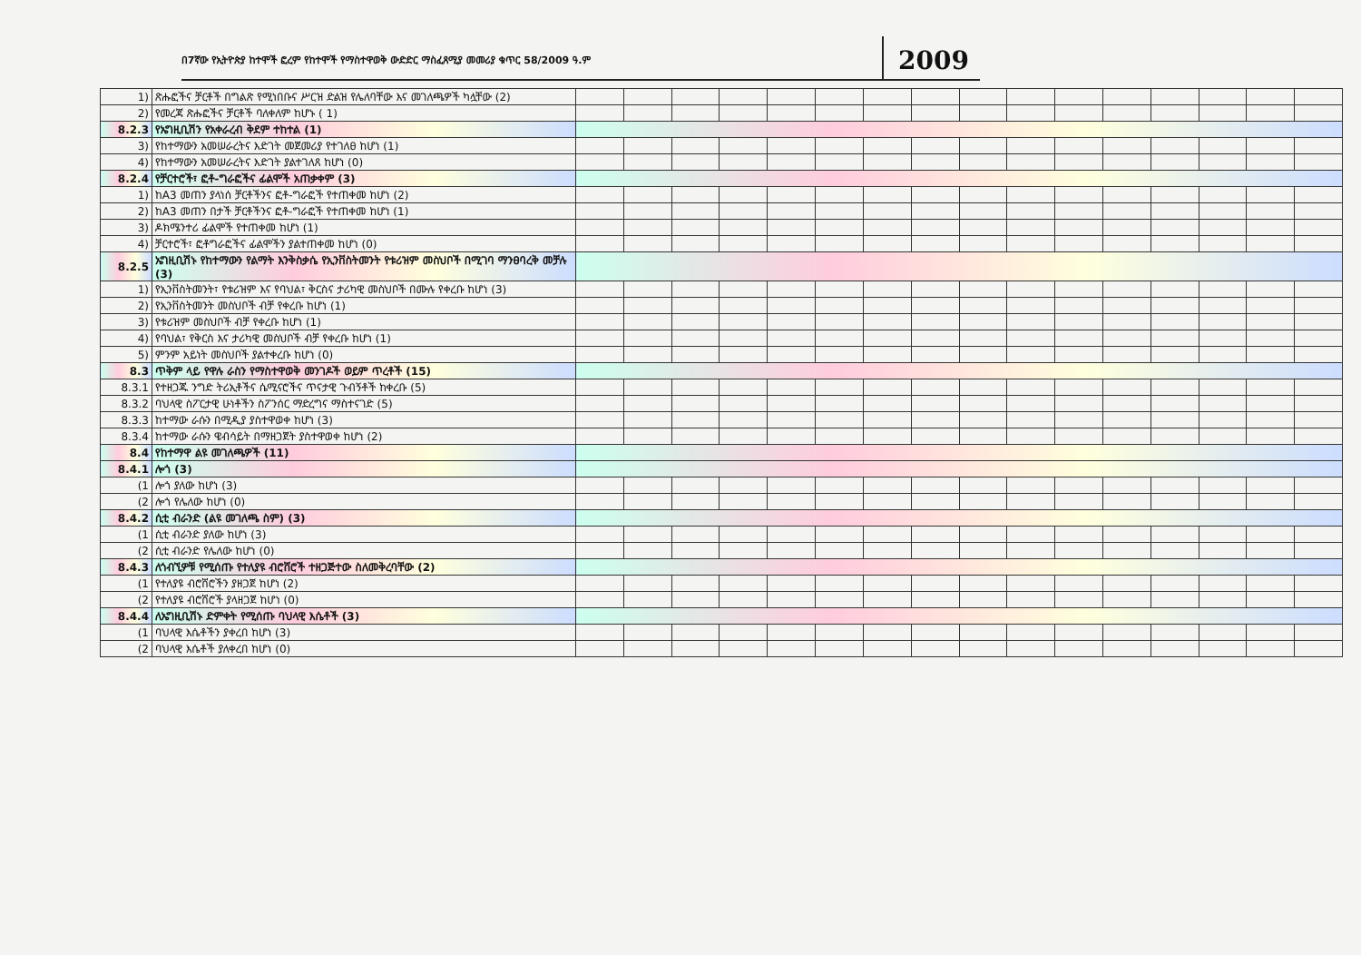በ7ኛው የኢትዮጵያ ከተሞች ፎረም የከተሞች የማስተዋወቅ ውድድር ማስፈጸሚያ መመሪያ ቁጥር 58/2009 ዓ.ም
2009
| 1) | ጽሑፎችና ቻርቶች በግልጽ የሚነበቡና ሥርዝ ድልዝ የሌለባቸው እና መገለጫዎች ካሏቸው (2) | | | | | | | | | | | | | | | | |
| 2) | የመረጃ ጽሑፎችና ቻርቶች ባለቀለም ከሆኑ ( 1) | | | | | | | | | | | | | | | | |
| 8.2.3 | የኤግዚቢሽን የአቀራረብ ቅደም ተከተል (1) | | | | | | | | | | | | | | | | |
| 3) | የከተማውን አመሠራረትና እድገት መጀመሪያ የተገለፀ ከሆነ (1) | | | | | | | | | | | | | | | | |
| 4) | የከተማውን አመሠራረትና እድገት ያልተገለጸ ከሆነ (0) | | | | | | | | | | | | | | | | |
| 8.2.4 | የቻርተሮች፣ ፎቶ-ግራፎችና ፊልሞች አጠቃቀም (3) | | | | | | | | | | | | | | | | |
| 1) | ከA3 መጠን ያላነሰ ቻርቶችንና ፎቶ-ግራፎች የተጠቀመ ከሆነ (2) | | | | | | | | | | | | | | | | |
| 2) | ከA3 መጠን በታች ቻርቶችንና ፎቶ-ግራፎች የተጠቀመ ከሆነ (1) | | | | | | | | | | | | | | | | |
| 3) | ዶክሜንተሪ ፊልሞች የተጠቀመ ከሆነ (1) | | | | | | | | | | | | | | | | |
| 4) | ቻርተሮች፣ ፎቶግራፎችና ፊልሞችን ያልተጠቀመ ከሆነ (0) | | | | | | | | | | | | | | | | |
| 8.2.5 | ኤግዚቢሽኑ የከተማውን የልማት እንቅስቃሴ የኢንቨስትመንት የቱሪዝም መስህቦች በሚገባ ማንፀባረቅ መቻሉ (3) | | | | | | | | | | | | | | | | |
| 1) | የኢንቨስትመንት፣ የቱሪዝም እና የባህል፣ ቅርስና ታሪካዊ መስህቦች በሙሉ የቀረቡ ከሆነ (3) | | | | | | | | | | | | | | | | |
| 2) | የኢንቨስትመንት መስህቦች ብቻ የቀረቡ ከሆነ (1) | | | | | | | | | | | | | | | | |
| 3) | የቱሪዝም መስህቦች ብቻ የቀረቡ ከሆነ (1) | | | | | | | | | | | | | | | | |
| 4) | የባህል፣ የቅርስ እና ታሪካዊ መስህቦች ብቻ የቀረቡ ከሆነ (1) | | | | | | | | | | | | | | | | |
| 5) | ምንም አይነት መስህቦች ያልተቀረቡ ከሆነ (0) | | | | | | | | | | | | | | | | |
| 8.3 | ጥቅም ላይ የዋሉ ራስን የማስተዋወቅ መንገዶች ወይም ጥረቶች (15) | | | | | | | | | | | | | | | | |
| 8.3.1 | የተዘጋጁ ንግድ ትሪኢቶችና ሴሚናሮችና ጥናታዊ ጉብኝቶች ከቀረቡ (5) | | | | | | | | | | | | | | | | |
| 8.3.2 | ባህላዊ ስፖርታዊ ሁነቶችን ስፖንሰር ማድረግና ማስተናገድ (5) | | | | | | | | | | | | | | | | |
| 8.3.3 | ከተማው ራሱን በሚዲያ ያስተዋወቀ ከሆነ (3) | | | | | | | | | | | | | | | | |
| 8.3.4 | ከተማው ራሱን ዌብሳይት በማዘጋጀት ያስተዋወቀ ከሆነ (2) | | | | | | | | | | | | | | | | |
| 8.4 | የከተማዋ ልዩ መገለጫዎች (11) | | | | | | | | | | | | | | | | |
| 8.4.1 | ሎጎ (3) | | | | | | | | | | | | | | | | |
| (1 | ሎጎ ያለው ከሆነ (3) | | | | | | | | | | | | | | | | |
| (2 | ሎጎ የሌለው ከሆነ (0) | | | | | | | | | | | | | | | | |
| 8.4.2 | ሲቲ ብራንድ (ልዩ መገለጫ ስም) (3) | | | | | | | | | | | | | | | | |
| (1 | ሲቲ ብራንድ ያለው ከሆነ (3) | | | | | | | | | | | | | | | | |
| (2 | ሲቲ ብራንድ የሌለው ከሆነ (0) | | | | | | | | | | | | | | | | |
| 8.4.3 | ለጎብኚዎቹ የሚሰጡ የተለያዩ ብሮሸሮች ተዘጋጅተው ስለመቅረባቸው (2) | | | | | | | | | | | | | | | | |
| (1 | የተለያዩ ብሮሸሮችን ያዘጋጀ ከሆነ (2) | | | | | | | | | | | | | | | | |
| (2 | የተለያዩ ብሮሸሮች ያላዘጋጀ ከሆነ (0) | | | | | | | | | | | | | | | | |
| 8.4.4 | ለኤግዚቢሽኑ ድምቀት የሚሰጡ ባህላዊ እሴቶች (3) | | | | | | | | | | | | | | | | |
| (1 | ባህላዊ እሴቶችን ያቀረበ ከሆነ (3) | | | | | | | | | | | | | | | | |
| (2 | ባህላዊ እሴቶች ያለቀረበ ከሆነ (0) | | | | | | | | | | | | | | | | |